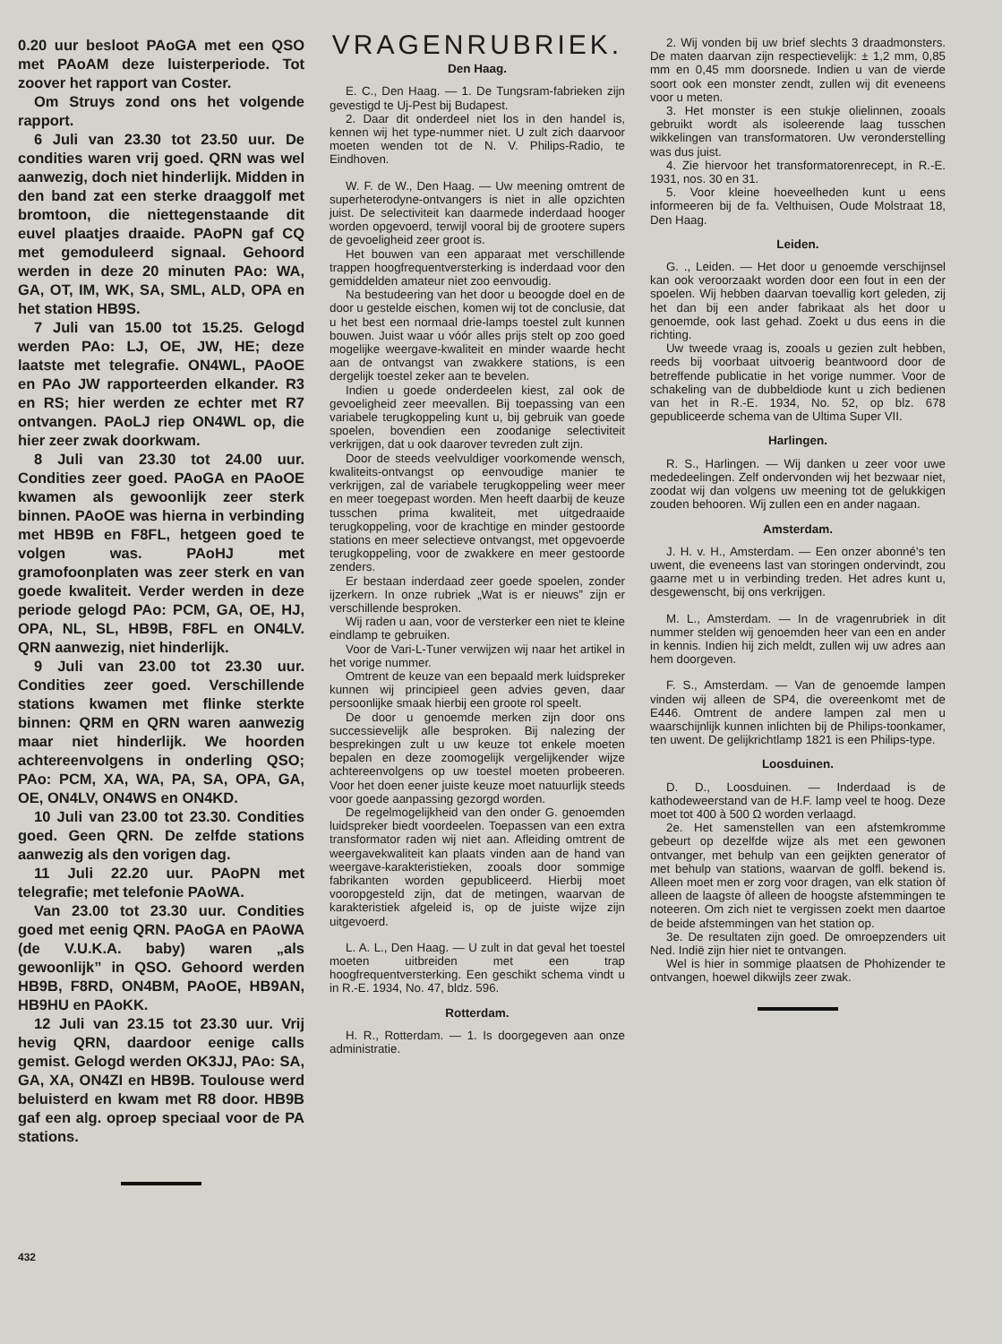0.20 uur besloot PAoGA met een QSO met PAoAM deze luisterperiode. Tot zoover het rapport van Coster.
Om Struys zond ons het volgende rapport.
6 Juli van 23.30 tot 23.50 uur. De condities waren vrij goed. QRN was wel aanwezig, doch niet hinderlijk. Midden in den band zat een sterke draaggolf met bromtoon, die niettegenstaande dit euvel plaatjes draaide. PAoPN gaf CQ met gemoduleerd signaal. Gehoord werden in deze 20 minuten PAo: WA, GA, OT, IM, WK, SA, SML, ALD, OPA en het station HB9S.
7 Juli van 15.00 tot 15.25. Gelogd werden PAo: LJ, OE, JW, HE; deze laatste met telegrafie. ON4WL, PAoOE en PAo JW rapporteerden elkander. R3 en RS; hier werden ze echter met R7 ontvangen. PAoLJ riep ON4WL op, die hier zeer zwak doorkwam.
8 Juli van 23.30 tot 24.00 uur. Condities zeer goed. PAoGA en PAoOE kwamen als gewoonlijk zeer sterk binnen. PAoOE was hierna in verbinding met HB9B en F8FL, hetgeen goed te volgen was. PAoHJ met gramofoonplaten was zeer sterk en van goede kwaliteit. Verder werden in deze periode gelogd PAo: PCM, GA, OE, HJ, OPA, NL, SL, HB9B, F8FL en ON4LV. QRN aanwezig, niet hinderlijk.
9 Juli van 23.00 tot 23.30 uur. Condities zeer goed. Verschillende stations kwamen met flinke sterkte binnen: QRM en QRN waren aanwezig maar niet hinderlijk. We hoorden achtereenvolgens in onderling QSO; PAo: PCM, XA, WA, PA, SA, OPA, GA, OE, ON4LV, ON4WS en ON4KD.
10 Juli van 23.00 tot 23.30. Condities goed. Geen QRN. De zelfde stations aanwezig als den vorigen dag.
11 Juli 22.20 uur. PAoPN met telegrafie; met telefonie PAoWA.
Van 23.00 tot 23.30 uur. Condities goed met eenig QRN. PAoGA en PAoWA (de V.U.K.A. baby) waren „als gewoonlijk” in QSO. Gehoord werden HB9B, F8RD, ON4BM, PAoOE, HB9AN, HB9HU en PAoKK.
12 Juli van 23.15 tot 23.30 uur. Vrij hevig QRN, daardoor eenige calls gemist. Gelogd werden OK3JJ, PAo: SA, GA, XA, ON4ZI en HB9B. Toulouse werd beluisterd en kwam met R8 door. HB9B gaf een alg. oproep speciaal voor de PA stations.
432
VRAGENRUBRIEK.
Den Haag.
E. C., Den Haag. — 1. De Tungsram-fabrieken zijn gevestigd te Uj-Pest bij Budapest.
2. Daar dit onderdeel niet los in den handel is, kennen wij het type-nummer niet. U zult zich daarvoor moeten wenden tot de N. V. Philips-Radio, te Eindhoven.
W. F. de W., Den Haag. — Uw meening omtrent de superheterodyne-ontvangers is niet in alle opzichten juist. De selectiviteit kan daarmede inderdaad hooger worden opgevoerd, terwijl vooral bij de grootere supers de gevoeligheid zeer groot is.
Het bouwen van een apparaat met verschillende trappen hoogfrequentversterking is inderdaad voor den gemiddelden amateur niet zoo eenvoudig.
Na bestudeering van het door u beoogde doel en de door u gestelde eischen, komen wij tot de conclusie, dat u het best een normaal drie-lamps toestel zult kunnen bouwen. Juist waar u vóór alles prijs stelt op zoo goed mogelijke weergave-kwaliteit en minder waarde hecht aan de ontvangst van zwakkere stations, is een dergelijk toestel zeker aan te bevelen.
Indien u goede onderdeelen kiest, zal ook de gevoeligheid zeer meevallen. Bij toepassing van een variabele terugkoppeling kunt u, bij gebruik van goede spoelen, bovendien een zoodanige selectiviteit verkrijgen, dat u ook daarover tevreden zult zijn.
Door de steeds veelvuldiger voorkomende wensch, kwaliteits-ontvangst op eenvoudige manier te verkrijgen, zal de variabele terugkoppeling weer meer en meer toegepast worden. Men heeft daarbij de keuze tusschen prima kwaliteit, met uitgedraaide terugkoppeling, voor de krachtige en minder gestoorde stations en meer selectieve ontvangst, met opgevoerde terugkoppeling, voor de zwakkere en meer gestoorde zenders.
Er bestaan inderdaad zeer goede spoelen, zonder ijzerkern. In onze rubriek „Wat is er nieuws” zijn er verschillende besproken.
Wij raden u aan, voor de versterker een niet te kleine eindlamp te gebruiken.
Voor de Vari-L-Tuner verwijzen wij naar het artikel in het vorige nummer.
Omtrent de keuze van een bepaald merk luidspreker kunnen wij principieel geen advies geven, daar persoonlijke smaak hierbij een groote rol speelt.
De door u genoemde merken zijn door ons successievelijk alle besproken. Bij nalezing der besprekingen zult u uw keuze tot enkele moeten bepalen en deze zoomogelijk vergelijkender wijze achtereenvolgens op uw toestel moeten probeeren. Voor het doen eener juiste keuze moet natuurlijk steeds voor goede aanpassing gezorgd worden.
De regelmogelijkheid van den onder G. genoemden luidspreker biedt voordeelen. Toepassen van een extra transformator raden wij niet aan. Afleiding omtrent de weergavekwaliteit kan plaats vinden aan de hand van weergave-karakteristieken, zooals door sommige fabrikanten worden gepubliceerd. Hierbij moet vooropgesteld zijn, dat de metingen, waarvan de karakteristiek afgeleid is, op de juiste wijze zijn uitgevoerd.
L. A. L., Den Haag. — U zult in dat geval het toestel moeten uitbreiden met een trap hoogfrequentversterking. Een geschikt schema vindt u in R.-E. 1934, No. 47, bldz. 596.
Rotterdam.
H. R., Rotterdam. — 1. Is doorgegeven aan onze administratie.
2. Wij vonden bij uw brief slechts 3 draadmonsters. De maten daarvan zijn respectievelijk: ± 1,2 mm, 0,85 mm en 0,45 mm doorsnede. Indien u van de vierde soort ook een monster zendt, zullen wij dit eveneens voor u meten.
3. Het monster is een stukje olielinnen, zooals gebruikt wordt als isoleerende laag tusschen wikkelingen van transformatoren. Uw veronderstelling was dus juist.
4. Zie hiervoor het transformatorenrecept, in R.-E. 1931, nos. 30 en 31.
5. Voor kleine hoeveelheden kunt u eens informeeren bij de fa. Velthuisen, Oude Molstraat 18, Den Haag.
Leiden.
G. ., Leiden. — Het door u genoemde verschijnsel kan ook veroorzaakt worden door een fout in een der spoelen. Wij hebben daarvan toevallig kort geleden, zij het dan bij een ander fabrikaat als het door u genoemde, ook last gehad. Zoekt u dus eens in die richting.
Uw tweede vraag is, zooals u gezien zult hebben, reeds bij voorbaat uitvoerig beantwoord door de betreffende publicatie in het vorige nummer. Voor de schakeling van de dubbeldiode kunt u zich bedienen van het in R.-E. 1934, No. 52, op blz. 678 gepubliceerde schema van de Ultima Super VII.
Harlingen.
R. S., Harlingen. — Wij danken u zeer voor uwe mededeelingen. Zelf ondervonden wij het bezwaar niet, zoodat wij dan volgens uw meening tot de gelukkigen zouden behooren. Wij zullen een en ander nagaan.
Amsterdam.
J. H. v. H., Amsterdam. — Een onzer abonné's ten uwent, die eveneens last van storingen ondervindt, zou gaarne met u in verbinding treden. Het adres kunt u, desgewenscht, bij ons verkrijgen.
M. L., Amsterdam. — In de vragenrubriek in dit nummer stelden wij genoemden heer van een en ander in kennis. Indien hij zich meldt, zullen wij uw adres aan hem doorgeven.
F. S., Amsterdam. — Van de genoemde lampen vinden wij alleen de SP4, die overeenkomt met de E446. Omtrent de andere lampen zal men u waarschijnlijk kunnen inlichten bij de Philips-toonkamer, ten uwent. De gelijkrichtlamp 1821 is een Philips-type.
Loosduinen.
D. D., Loosduinen. — Inderdaad is de kathodeweerstand van de H.F. lamp veel te hoog. Deze moet tot 400 à 500 Ω worden verlaagd.
2e. Het samenstellen van een afstemkromme gebeurt op dezelfde wijze als met een gewonen ontvanger, met behulp van een geijkten generator of met behulp van stations, waarvan de golfl. bekend is. Alleen moet men er zorg voor dragen, van elk station òf alleen de laagste òf alleen de hoogste afstemmingen te noteeren. Om zich niet te vergissen zoekt men daartoe de beide afstemmingen van het station op.
3e. De resultaten zijn goed. De omroepzenders uit Ned. Indië zijn hier niet te ontvangen.
Wel is hier in sommige plaatsen de Phohizender te ontvangen, hoewel dikwijls zeer zwak.